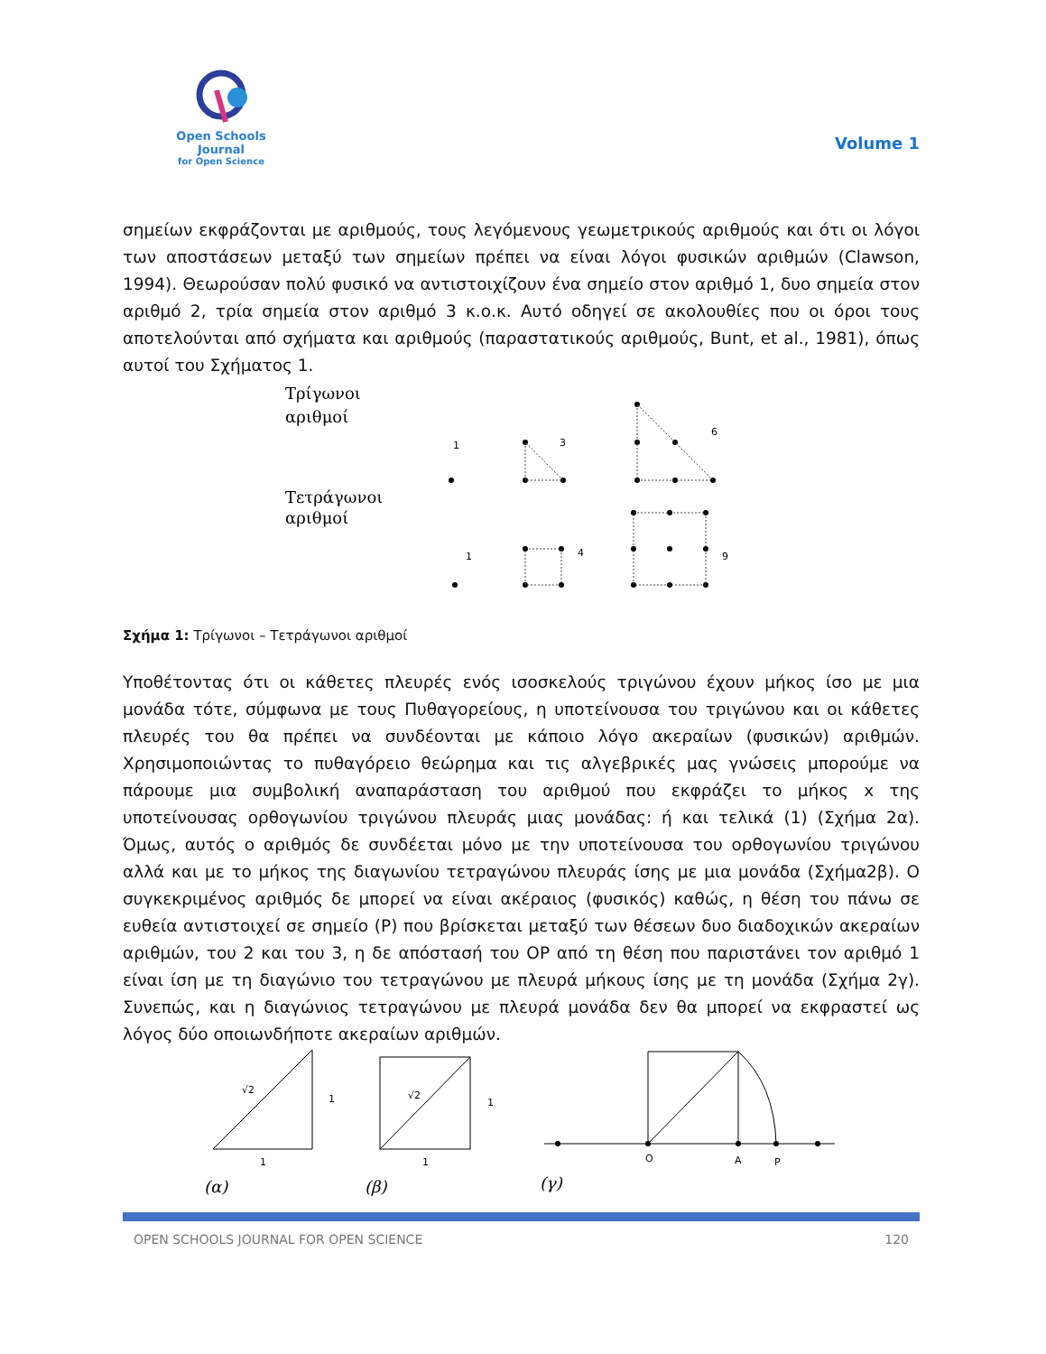Open Schools Journal
for Open Science
Volume 1
σημείων εκφράζονται με αριθμούς, τους λεγόμενους γεωμετρικούς αριθμούς και ότι οι λόγοι των αποστάσεων μεταξύ των σημείων πρέπει να είναι λόγοι φυσικών αριθμών (Clawson, 1994). Θεωρούσαν πολύ φυσικό να αντιστοιχίζουν ένα σημείο στον αριθμό 1, δυο σημεία στον αριθμό 2, τρία σημεία στον αριθμό 3 κ.ο.κ. Αυτό οδηγεί σε ακολουθίες που οι όροι τους αποτελούνται από σχήματα και αριθμούς (παραστατικούς αριθμούς, Bunt, et al., 1981), όπως αυτοί του Σχήματος 1.
Τρίγωνοι
αριθμοί
Τετράγωνοι
αριθμοί
1
3
6
1
4
9
Σχήμα 1: Τρίγωνοι – Τετράγωνοι αριθμοί
Υποθέτοντας ότι οι κάθετες πλευρές ενός ισοσκελούς τριγώνου έχουν μήκος ίσο με μια μονάδα τότε, σύμφωνα με τους Πυθαγορείους, η υποτείνουσα του τριγώνου και οι κάθετες πλευρές του θα πρέπει να συνδέονται με κάποιο λόγο ακεραίων (φυσικών) αριθμών. Χρησιμοποιώντας το πυθαγόρειο θεώρημα και τις αλγεβρικές μας γνώσεις μπορούμε να πάρουμε μια συμβολική αναπαράσταση του αριθμού που εκφράζει το μήκος x της υποτείνουσας ορθογωνίου τριγώνου πλευράς μιας μονάδας: ή και τελικά (1) (Σχήμα 2α). Όμως, αυτός ο αριθμός δε συνδέεται μόνο με την υποτείνουσα του ορθογωνίου τριγώνου αλλά και με το μήκος της διαγωνίου τετραγώνου πλευράς ίσης με μια μονάδα (Σχήμα2β). Ο συγκεκριμένος αριθμός δε μπορεί να είναι ακέραιος (φυσικός) καθώς, η θέση του πάνω σε ευθεία αντιστοιχεί σε σημείο (P) που βρίσκεται μεταξύ των θέσεων δυο διαδοχικών ακεραίων αριθμών, του 2 και του 3, η δε απόστασή του OP από τη θέση που παριστάνει τον αριθμό 1 είναι ίση με τη διαγώνιο του τετραγώνου με πλευρά μήκους ίσης με τη μονάδα (Σχήμα 2γ). Συνεπώς, και η διαγώνιος τετραγώνου με πλευρά μονάδα δεν θα μπορεί να εκφραστεί ως λόγος δύο οποιωνδήποτε ακεραίων αριθμών.
√2
1
1
(α)
√2
1
1
(β)
O
A
P
(γ)
OPEN SCHOOLS JOURNAL FOR OPEN SCIENCE 120